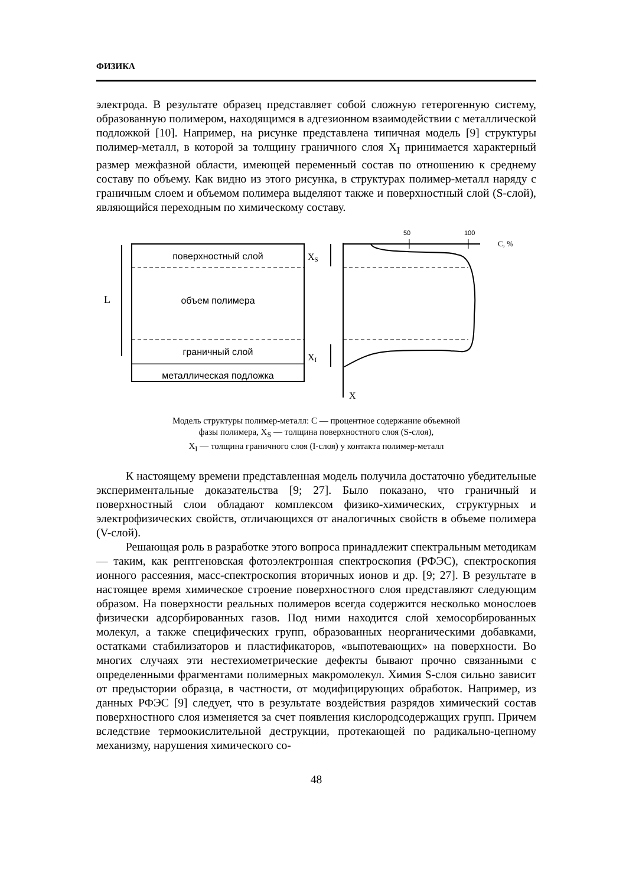ФИЗИКА
электрода. В результате образец представляет собой сложную гетерогенную систему, образованную полимером, находящимся в адгезионном взаимодействии с металлической подложкой [10]. Например, на рисунке представлена типичная модель [9] структуры полимер-металл, в которой за толщину граничного слоя X<sub>I</sub> принимается характерный размер межфазной области, имеющей переменный состав по отношению к среднему составу по объему. Как видно из этого рисунка, в структурах полимер-металл наряду с граничным слоем и объемом полимера выделяют также и поверхностный слой (S-слой), являющийся переходным по химическому составу.
поверхностный слой
объем полимера
граничный слой
металлическая подложка
L
C, %
50
100
XS
XI
X
Модель структуры полимер-металл: C — процентное содержание объемной
фазы полимера, X<sub>S</sub> — толщина поверхностного слоя (S-слоя),
X<sub>I</sub> — толщина граничного слоя (I-слоя) у контакта полимер-металл
К настоящему времени представленная модель получила достаточно убедительные экспериментальные доказательства [9; 27]. Было показано, что граничный и поверхностный слои обладают комплексом физико-химических, структурных и электрофизических свойств, отличающихся от аналогичных свойств в объеме полимера (V-слой).
Решающая роль в разработке этого вопроса принадлежит спектральным методикам — таким, как рентгеновская фотоэлектронная спектроскопия (РФЭС), спектроскопия ионного рассеяния, масс-спектроскопия вторичных ионов и др. [9; 27]. В результате в настоящее время химическое строение поверхностного слоя представляют следующим образом. На поверхности реальных полимеров всегда содержится несколько монослоев физически адсорбированных газов. Под ними находится слой хемосорбированных молекул, а также специфических групп, образованных неорганическими добавками, остатками стабилизаторов и пластификаторов, «выпотевающих» на поверхности. Во многих случаях эти нестехиометрические дефекты бывают прочно связанными с определенными фрагментами полимерных макромолекул. Химия S-слоя сильно зависит от предыстории образца, в частности, от модифицирующих обработок. Например, из данных РФЭС [9] следует, что в результате воздействия разрядов химический состав поверхностного слоя изменяется за счет появления кислородсодержащих групп. Причем вследствие термоокислительной деструкции, протекающей по радикально-цепному механизму, нарушения химического со-
48